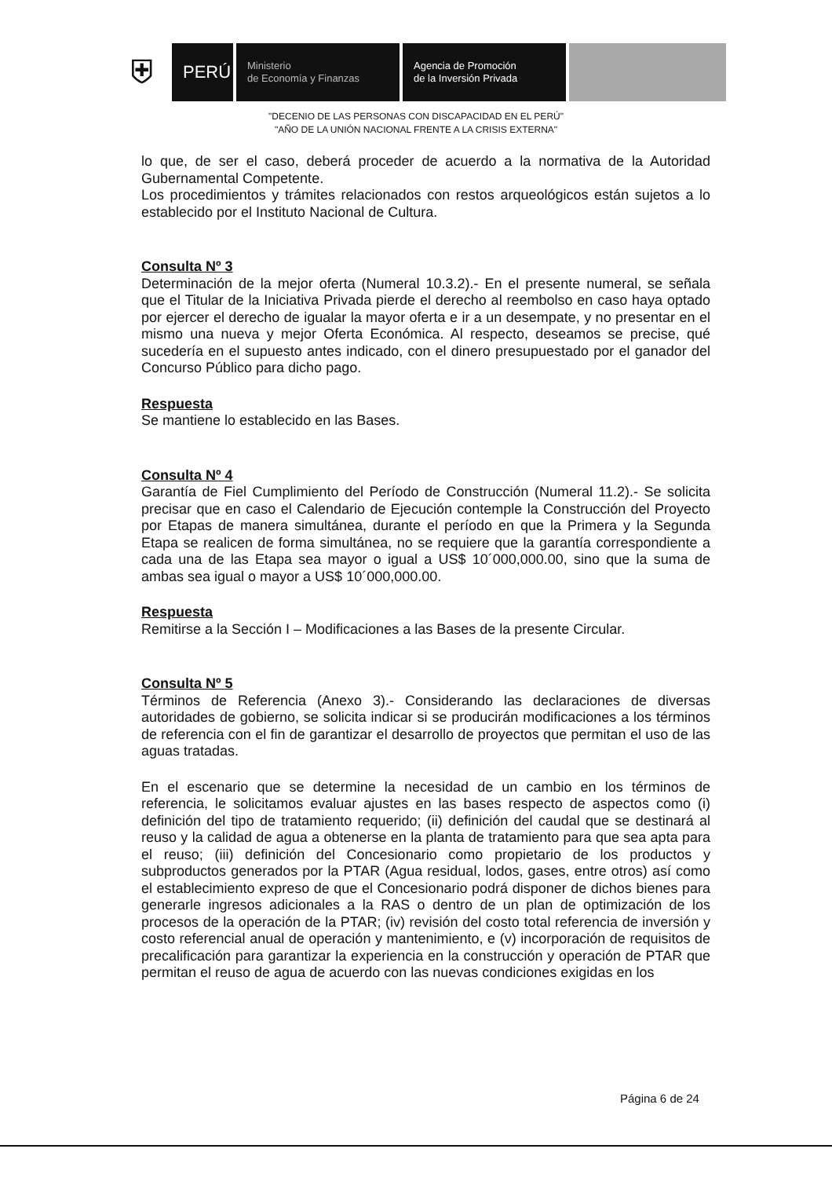⛨
PERÚ
Ministerio
de Economía y Finanzas
Agencia de Promoción
de la Inversión Privada
"DECENIO DE LAS PERSONAS CON DISCAPACIDAD EN EL PERÚ"
"AÑO DE LA UNIÓN NACIONAL FRENTE A LA CRISIS EXTERNA"
lo que, de ser el caso, deberá proceder de acuerdo a la normativa de la Autoridad Gubernamental Competente.
Los procedimientos y trámites relacionados con restos arqueológicos están sujetos a lo establecido por el Instituto Nacional de Cultura.
Consulta Nº 3
Determinación de la mejor oferta (Numeral 10.3.2).- En el presente numeral, se señala que el Titular de la Iniciativa Privada pierde el derecho al reembolso en caso haya optado por ejercer el derecho de igualar la mayor oferta e ir a un desempate, y no presentar en el mismo una nueva y mejor Oferta Económica. Al respecto, deseamos se precise, qué sucedería en el supuesto antes indicado, con el dinero presupuestado por el ganador del Concurso Público para dicho pago.
Respuesta
Se mantiene lo establecido en las Bases.
Consulta Nº 4
Garantía de Fiel Cumplimiento del Período de Construcción (Numeral 11.2).- Se solicita precisar que en caso el Calendario de Ejecución contemple la Construcción del Proyecto por Etapas de manera simultánea, durante el período en que la Primera y la Segunda Etapa se realicen de forma simultánea, no se requiere que la garantía correspondiente a cada una de las Etapa sea mayor o igual a US$ 10´000,000.00, sino que la suma de ambas sea igual o mayor a US$ 10´000,000.00.
Respuesta
Remitirse a la Sección I – Modificaciones a las Bases de la presente Circular.
Consulta Nº 5
Términos de Referencia (Anexo 3).- Considerando las declaraciones de diversas autoridades de gobierno, se solicita indicar si se producirán modificaciones a los términos de referencia con el fin de garantizar el desarrollo de proyectos que permitan el uso de las aguas tratadas.
En el escenario que se determine la necesidad de un cambio en los términos de referencia, le solicitamos evaluar ajustes en las bases respecto de aspectos como (i) definición del tipo de tratamiento requerido; (ii) definición del caudal que se destinará al reuso y la calidad de agua a obtenerse en la planta de tratamiento para que sea apta para el reuso; (iii) definición del Concesionario como propietario de los productos y subproductos generados por la PTAR (Agua residual, lodos, gases, entre otros) así como el establecimiento expreso de que el Concesionario podrá disponer de dichos bienes para generarle ingresos adicionales a la RAS o dentro de un plan de optimización de los procesos de la operación de la PTAR; (iv) revisión del costo total referencia de inversión y costo referencial anual de operación y mantenimiento, e (v) incorporación de requisitos de precalificación para garantizar la experiencia en la construcción y operación de PTAR que permitan el reuso de agua de acuerdo con las nuevas condiciones exigidas en los
Página 6 de 24